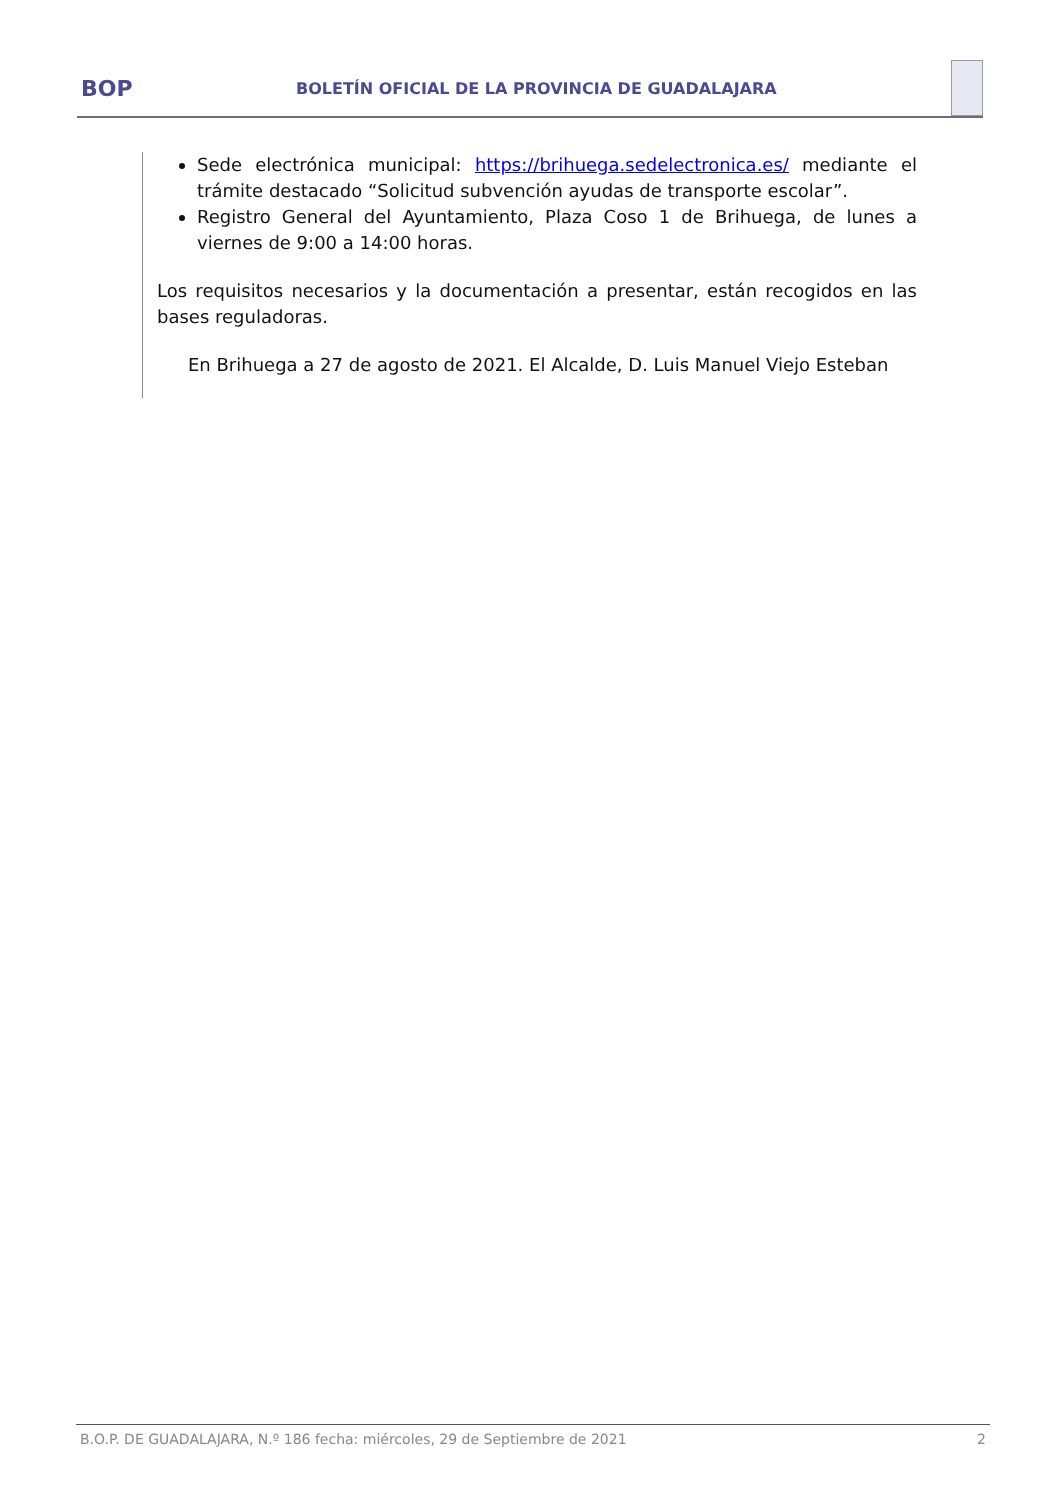BOP
BOLETÍN OFICIAL DE LA PROVINCIA DE GUADALAJARA
Sede electrónica municipal: https://brihuega.sedelectronica.es/ mediante el trámite destacado “Solicitud subvención ayudas de transporte escolar”.
Registro General del Ayuntamiento, Plaza Coso 1 de Brihuega, de lunes a viernes de 9:00 a 14:00 horas.
Los requisitos necesarios y la documentación a presentar, están recogidos en las bases reguladoras.
En Brihuega a 27 de agosto de 2021. El Alcalde, D. Luis Manuel Viejo Esteban
B.O.P. DE GUADALAJARA, N.º 186 fecha: miércoles, 29 de Septiembre de 2021 2